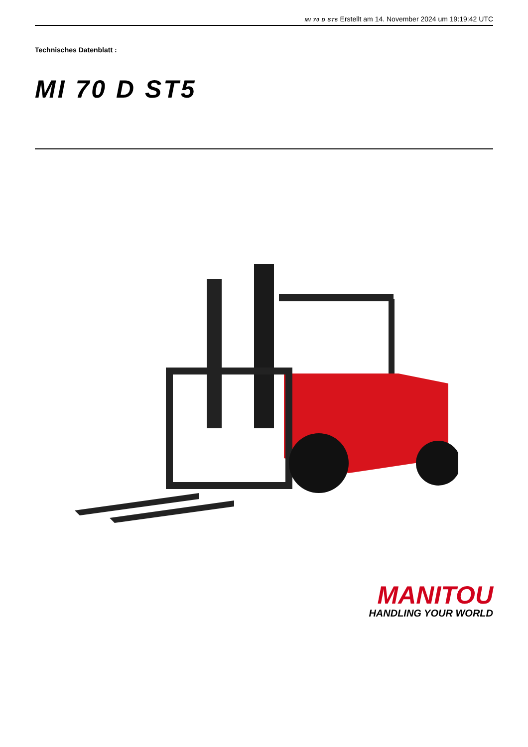MI 70 D ST5 Erstellt am 14. November 2024 um 19:19:42 UTC
Technisches Datenblatt :
MI 70 D ST5
MANITOU
HANDLING YOUR WORLD